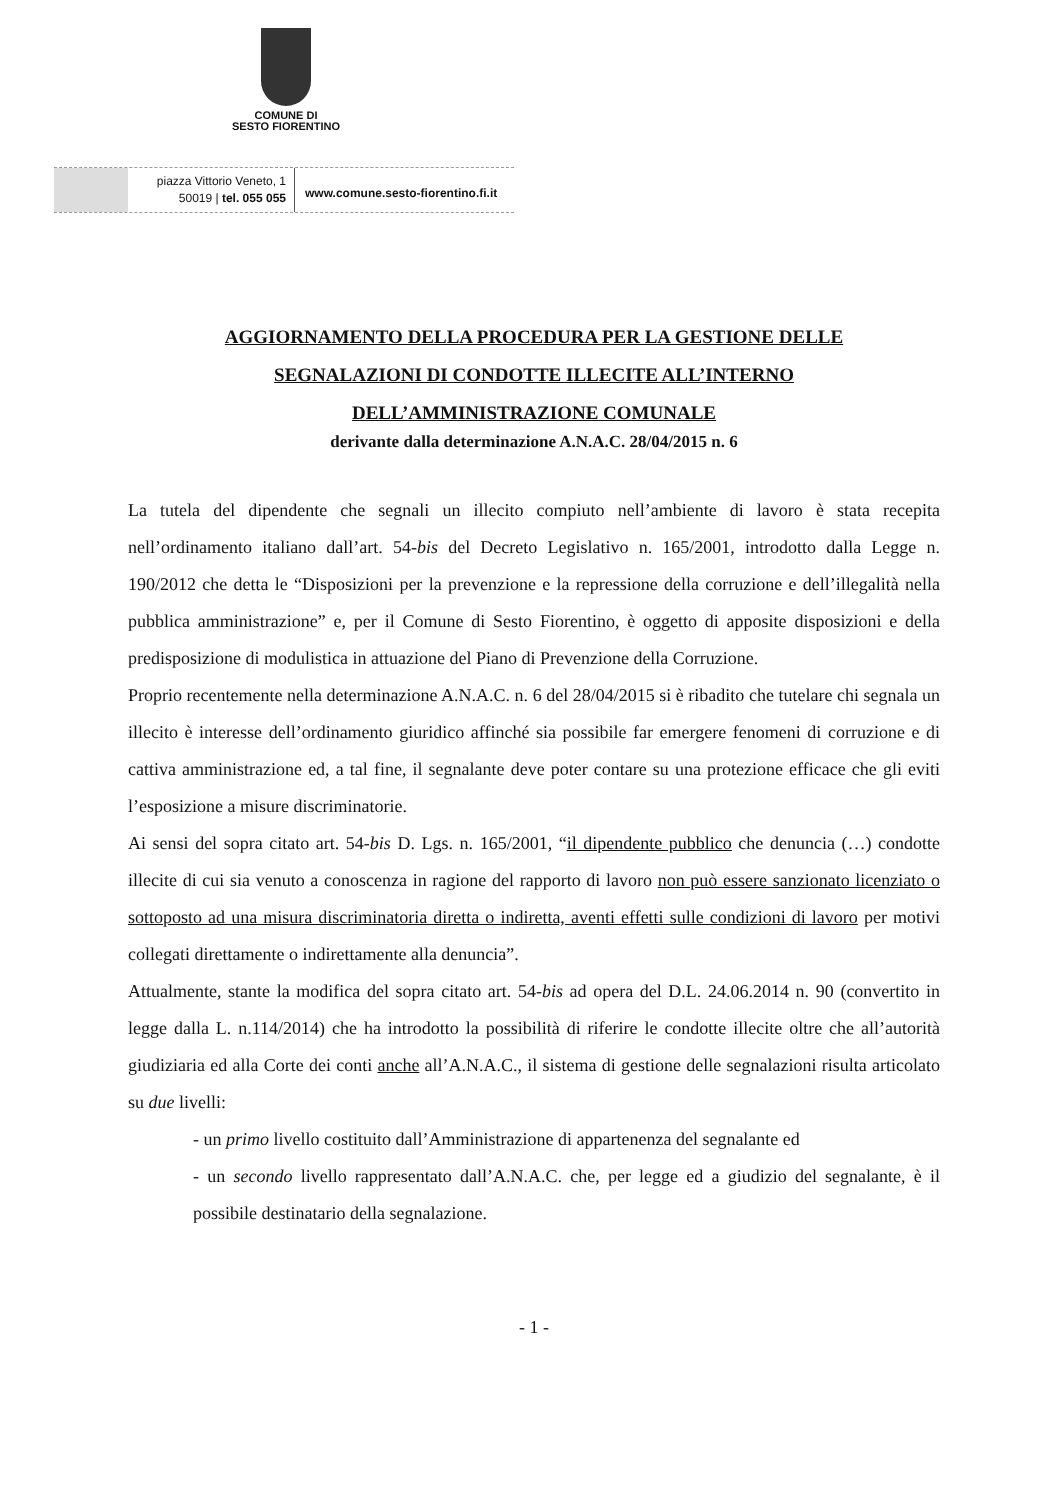COMUNE DI
SESTO FIORENTINO
piazza Vittorio Veneto, 1
50019 | tel. 055 055
www.comune.sesto-fiorentino.fi.it
AGGIORNAMENTO DELLA PROCEDURA PER LA GESTIONE DELLE
SEGNALAZIONI DI CONDOTTE ILLECITE ALL’INTERNO
DELL’AMMINISTRAZIONE COMUNALE
derivante dalla determinazione A.N.A.C. 28/04/2015 n. 6
La tutela del dipendente che segnali un illecito compiuto nell’ambiente di lavoro è stata recepita nell’ordinamento italiano dall’art. 54-bis del Decreto Legislativo n. 165/2001, introdotto dalla Legge n. 190/2012 che detta le “Disposizioni per la prevenzione e la repressione della corruzione e dell’illegalità nella pubblica amministrazione” e, per il Comune di Sesto Fiorentino, è oggetto di apposite disposizioni e della predisposizione di modulistica in attuazione del Piano di Prevenzione della Corruzione.
Proprio recentemente nella determinazione A.N.A.C. n. 6 del 28/04/2015 si è ribadito che tutelare chi segnala un illecito è interesse dell’ordinamento giuridico affinché sia possibile far emergere fenomeni di corruzione e di cattiva amministrazione ed, a tal fine, il segnalante deve poter contare su una protezione efficace che gli eviti l’esposizione a misure discriminatorie.
Ai sensi del sopra citato art. 54-bis D. Lgs. n. 165/2001, “il dipendente pubblico che denuncia (…) condotte illecite di cui sia venuto a conoscenza in ragione del rapporto di lavoro non può essere sanzionato licenziato o sottoposto ad una misura discriminatoria diretta o indiretta, aventi effetti sulle condizioni di lavoro per motivi collegati direttamente o indirettamente alla denuncia”.
Attualmente, stante la modifica del sopra citato art. 54-bis ad opera del D.L. 24.06.2014 n. 90 (convertito in legge dalla L. n.114/2014) che ha introdotto la possibilità di riferire le condotte illecite oltre che all’autorità giudiziaria ed alla Corte dei conti anche all’A.N.A.C., il sistema di gestione delle segnalazioni risulta articolato su due livelli:
- un primo livello costituito dall’Amministrazione di appartenenza del segnalante ed
- un secondo livello rappresentato dall’A.N.A.C. che, per legge ed a giudizio del segnalante, è il possibile destinatario della segnalazione.
- 1 -